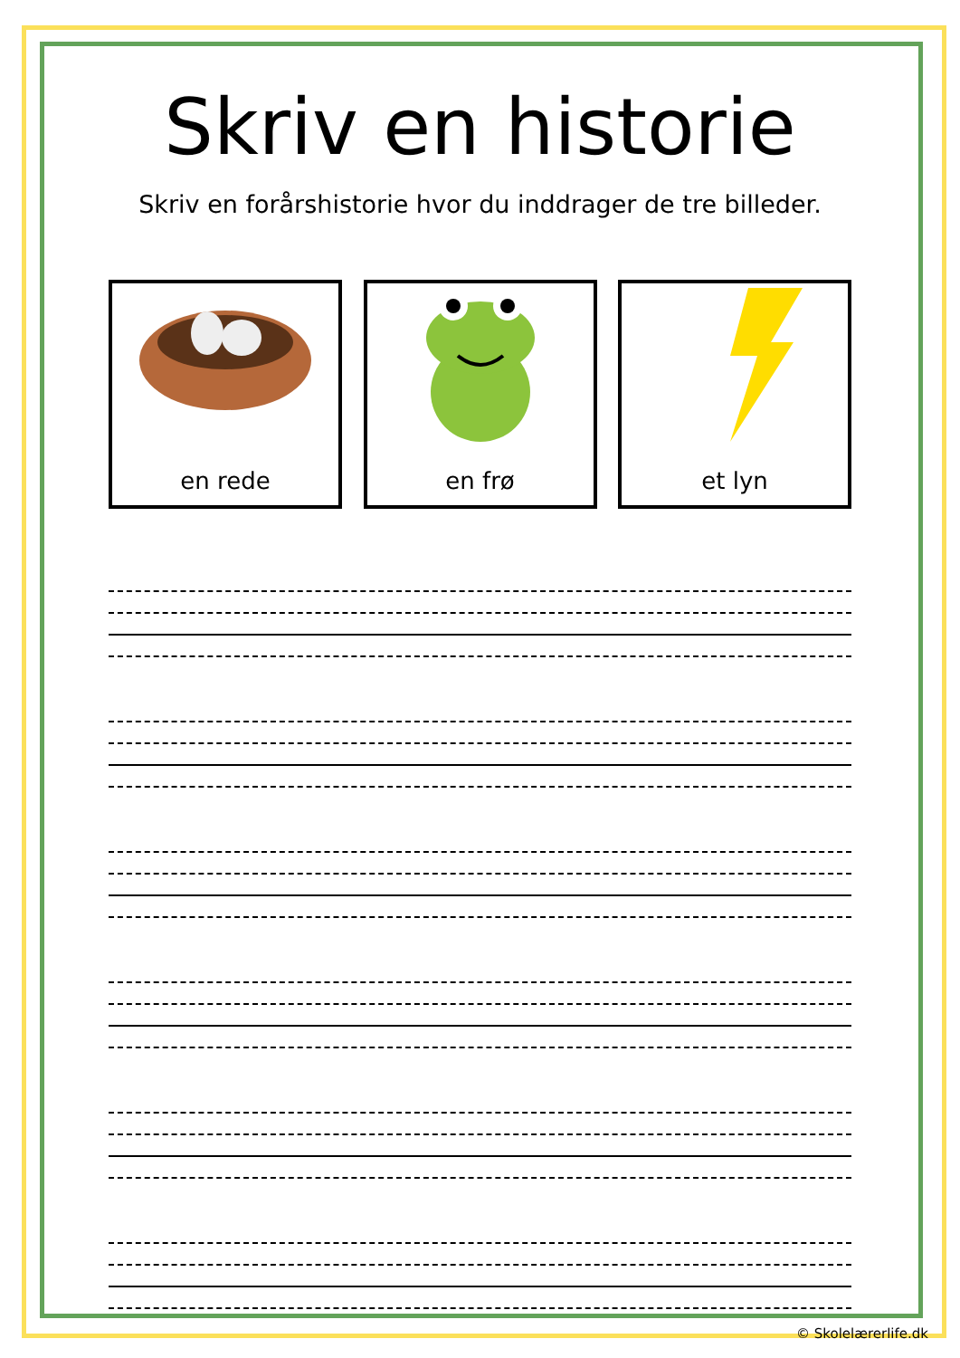Skriv en historie
Skriv en forårshistorie hvor du inddrager de tre billeder.
en rede en frø et lyn
© Skolelærerlife.dk